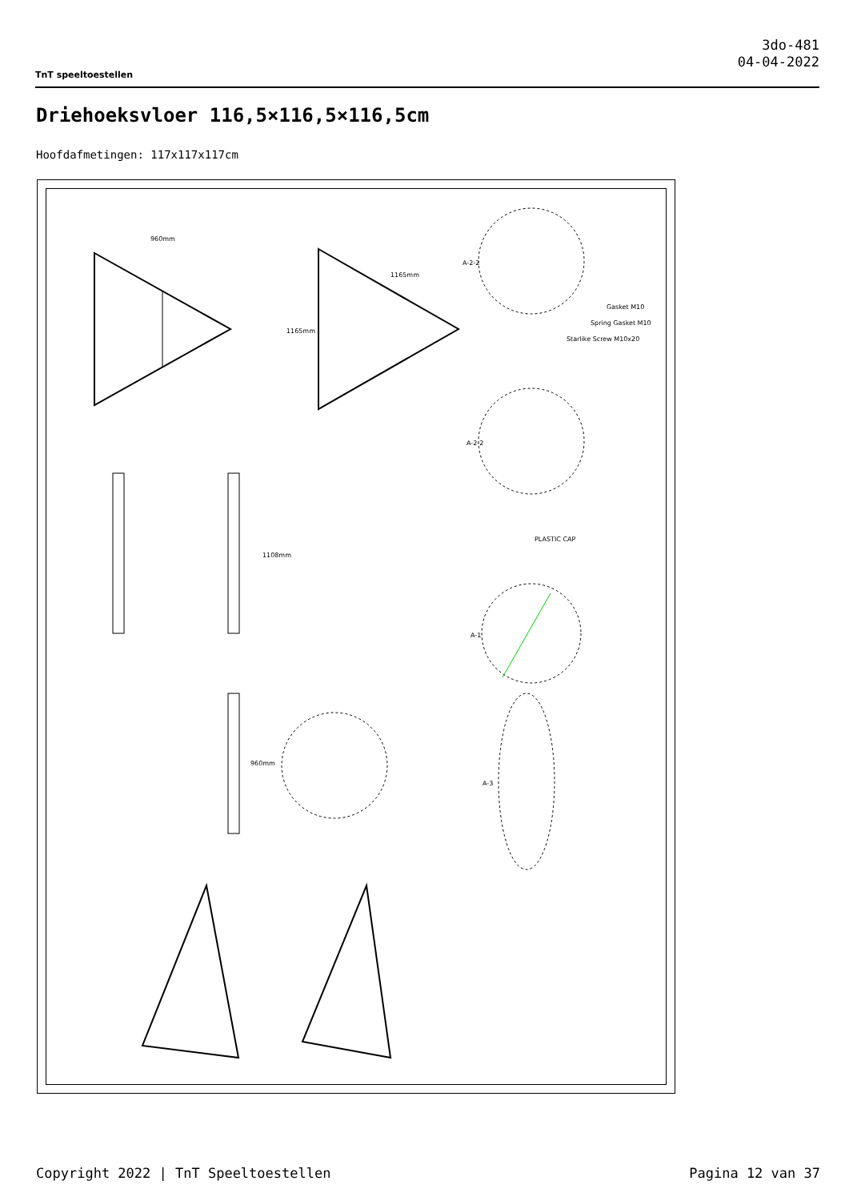TnT speeltoestellen
3do-481
04-04-2022
Driehoeksvloer 116,5×116,5×116,5cm
Hoofdafmetingen: 117x117x117cm
960mm
1165mm
1165mm
1108mm
960mm
A-2-2
Gasket M10
Spring Gasket M10
Starlike Screw M10x20
A-2-2
PLASTIC CAP
A-1
A-3
Copyright 2022 | TnT Speeltoestellen
Pagina 12 van 37